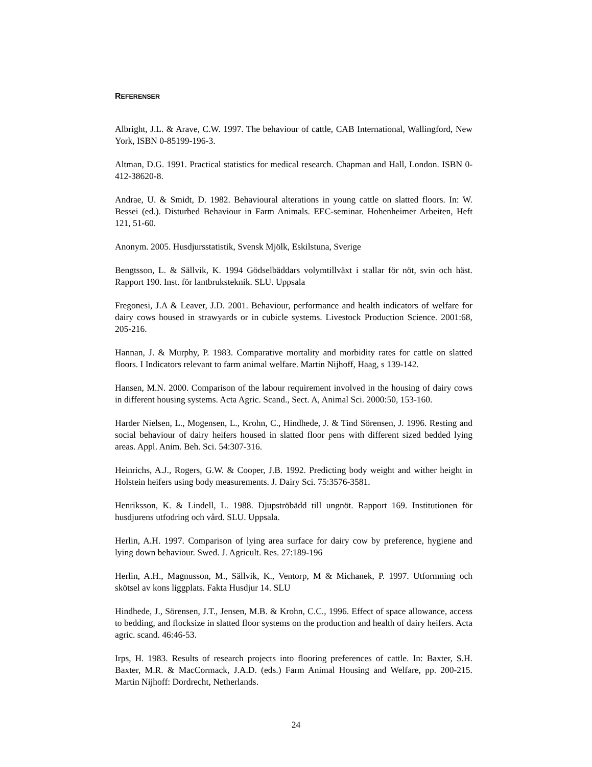REFERENSER
Albright, J.L. & Arave, C.W. 1997. The behaviour of cattle, CAB International, Wallingford, New York, ISBN 0-85199-196-3.
Altman, D.G. 1991. Practical statistics for medical research. Chapman and Hall, London. ISBN 0-412-38620-8.
Andrae, U. & Smidt, D. 1982. Behavioural alterations in young cattle on slatted floors. In: W. Bessei (ed.). Disturbed Behaviour in Farm Animals. EEC-seminar. Hohenheimer Arbeiten, Heft 121, 51-60.
Anonym. 2005. Husdjursstatistik, Svensk Mjölk, Eskilstuna, Sverige
Bengtsson, L. & Sällvik, K. 1994 Gödselbäddars volymtillväxt i stallar för nöt, svin och häst. Rapport 190. Inst. för lantbruksteknik. SLU. Uppsala
Fregonesi, J.A & Leaver, J.D. 2001. Behaviour, performance and health indicators of welfare for dairy cows housed in strawyards or in cubicle systems. Livestock Production Science. 2001:68, 205-216.
Hannan, J. & Murphy, P. 1983. Comparative mortality and morbidity rates for cattle on slatted floors. I Indicators relevant to farm animal welfare. Martin Nijhoff, Haag, s 139-142.
Hansen, M.N. 2000. Comparison of the labour requirement involved in the housing of dairy cows in different housing systems. Acta Agric. Scand., Sect. A, Animal Sci. 2000:50, 153-160.
Harder Nielsen, L., Mogensen, L., Krohn, C., Hindhede, J. & Tind Sörensen, J. 1996. Resting and social behaviour of dairy heifers housed in slatted floor pens with different sized bedded lying areas. Appl. Anim. Beh. Sci. 54:307-316.
Heinrichs, A.J., Rogers, G.W. & Cooper, J.B. 1992. Predicting body weight and wither height in Holstein heifers using body measurements. J. Dairy Sci. 75:3576-3581.
Henriksson, K. & Lindell, L. 1988. Djupströbädd till ungnöt. Rapport 169. Institutionen för husdjurens utfodring och vård. SLU. Uppsala.
Herlin, A.H. 1997. Comparison of lying area surface for dairy cow by preference, hygiene and lying down behaviour. Swed. J. Agricult. Res. 27:189-196
Herlin, A.H., Magnusson, M., Sällvik, K., Ventorp, M & Michanek, P. 1997. Utformning och skötsel av kons liggplats. Fakta Husdjur 14. SLU
Hindhede, J., Sörensen, J.T., Jensen, M.B. & Krohn, C.C., 1996. Effect of space allowance, access to bedding, and flocksize in slatted floor systems on the production and health of dairy heifers. Acta agric. scand. 46:46-53.
Irps, H. 1983. Results of research projects into flooring preferences of cattle. In: Baxter, S.H. Baxter, M.R. & MacCormack, J.A.D. (eds.) Farm Animal Housing and Welfare, pp. 200-215. Martin Nijhoff: Dordrecht, Netherlands.
24